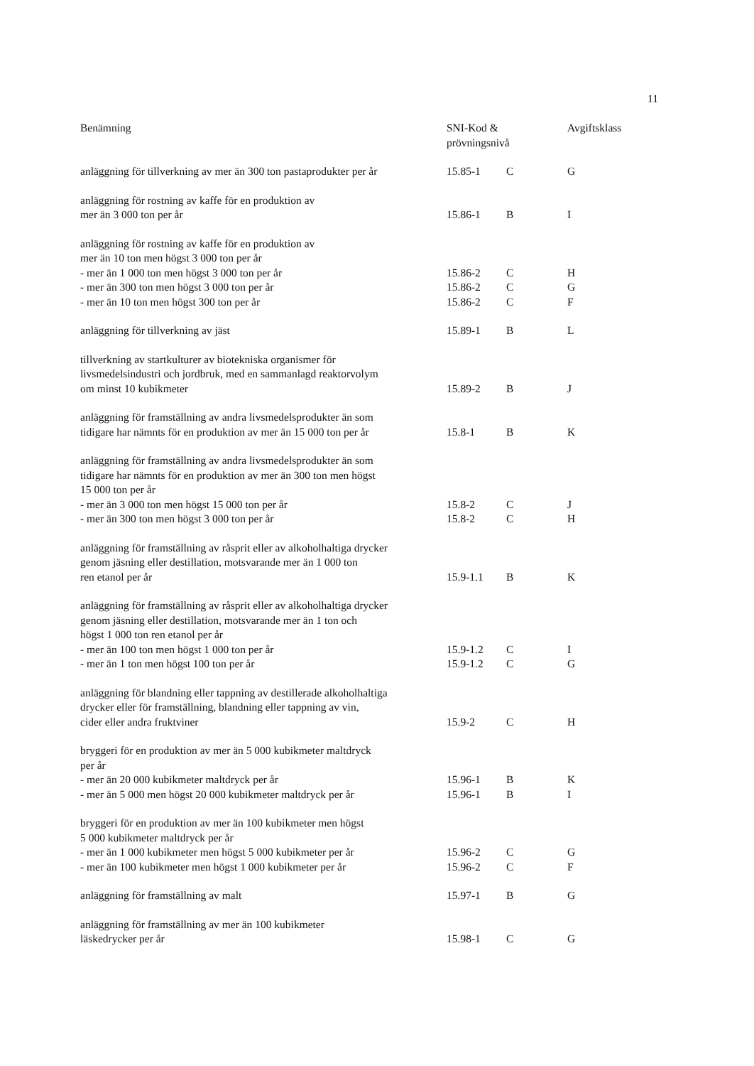11
| Benämning | SNI-Kod & prövningsnivå | | Avgiftsklass |
| --- | --- | --- | --- |
| anläggning för tillverkning av mer än 300 ton pastaprodukter per år | 15.85-1 | C | G |
| anläggning för rostning av kaffe för en produktion av mer än 3 000 ton per år | 15.86-1 | B | I |
| anläggning för rostning av kaffe för en produktion av mer än 10 ton men högst 3 000 ton per år | | | |
| - mer än 1 000 ton men högst 3 000 ton per år | 15.86-2 | C | H |
| - mer än 300 ton men högst 3 000 ton per år | 15.86-2 | C | G |
| - mer än 10 ton men högst 300 ton per år | 15.86-2 | C | F |
| anläggning för tillverkning av jäst | 15.89-1 | B | L |
| tillverkning av startkulturer av biotekniska organismer för livsmedelsindustri och jordbruk, med en sammanlagd reaktorvolym om minst 10 kubikmeter | 15.89-2 | B | J |
| anläggning för framställning av andra livsmedelsprodukter än som tidigare har nämnts för en produktion av mer än 15 000 ton per år | 15.8-1 | B | K |
| anläggning för framställning av andra livsmedelsprodukter än som tidigare har nämnts för en produktion av mer än 300 ton men högst 15 000 ton per år | | | |
| - mer än 3 000 ton men högst 15 000 ton per år | 15.8-2 | C | J |
| - mer än 300 ton men högst 3 000 ton per år | 15.8-2 | C | H |
| anläggning för framställning av råsprit eller av alkoholhaltiga drycker genom jäsning eller destillation, motsvarande mer än 1 000 ton ren etanol per år | 15.9-1.1 | B | K |
| anläggning för framställning av råsprit eller av alkoholhaltiga drycker genom jäsning eller destillation, motsvarande mer än 1 ton och högst 1 000 ton ren etanol per år | | | |
| - mer än 100 ton men högst 1 000 ton per år | 15.9-1.2 | C | I |
| - mer än 1 ton men högst 100 ton per år | 15.9-1.2 | C | G |
| anläggning för blandning eller tappning av destillerade alkoholhaltiga drycker eller för framställning, blandning eller tappning av vin, cider eller andra fruktviner | 15.9-2 | C | H |
| bryggeri för en produktion av mer än 5 000 kubikmeter maltdryck per år | | | |
| - mer än 20 000 kubikmeter maltdryck per år | 15.96-1 | B | K |
| - mer än 5 000 men högst 20 000 kubikmeter maltdryck per år | 15.96-1 | B | I |
| bryggeri för en produktion av mer än 100 kubikmeter men högst 5 000 kubikmeter maltdryck per år | | | |
| - mer än 1 000 kubikmeter men högst 5 000 kubikmeter per år | 15.96-2 | C | G |
| - mer än 100 kubikmeter men högst 1 000 kubikmeter per år | 15.96-2 | C | F |
| anläggning för framställning av malt | 15.97-1 | B | G |
| anläggning för framställning av mer än 100 kubikmeter läskedrycker per år | 15.98-1 | C | G |